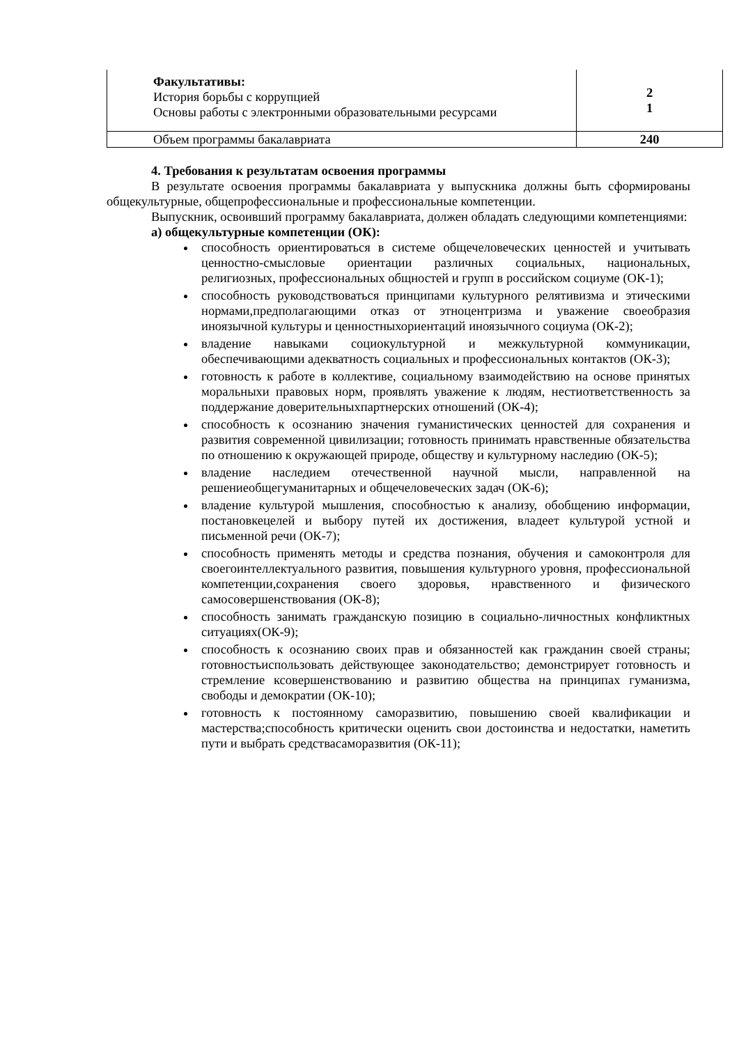| Факультативы: История борьбы с коррупцией Основы работы с электронными образовательными ресурсами | 2 1 |
| Объем программы бакалавриата | 240 |
4. Требования к результатам освоения программы
В результате освоения программы бакалавриата у выпускника должны быть сформированы общекультурные, общепрофессиональные и профессиональные компетенции.
Выпускник, освоивший программу бакалавриата, должен обладать следующими компетенциями:
а) общекультурные компетенции (ОК):
способность ориентироваться в системе общечеловеческих ценностей и учитывать ценностно-смысловые ориентации различных социальных, национальных, религиозных, профессиональных общностей и групп в российском социуме (ОК-1);
способность руководствоваться принципами культурного релятивизма и этическими нормами,предполагающими отказ от этноцентризма и уважение своеобразия иноязычной культуры и ценностныхориентаций иноязычного социума (ОК-2);
владение навыками социокультурной и межкультурной коммуникации, обеспечивающими адекватность социальных и профессиональных контактов (ОК-3);
готовность к работе в коллективе, социальному взаимодействию на основе принятых моральныхи правовых норм, проявлять уважение к людям, нестиответственность за поддержание доверительныхпартнерских отношений (ОК-4);
способность к осознанию значения гуманистических ценностей для сохранения и развития современной цивилизации; готовность принимать нравственные обязательства по отношению к окружающей природе, обществу и культурному наследию (ОК-5);
владение наследием отечественной научной мысли, направленной на решениеобщегуманитарных и общечеловеческих задач (ОК-6);
владение культурой мышления, способностью к анализу, обобщению информации, постановкецелей и выбору путей их достижения, владеет культурой устной и письменной речи (ОК-7);
способность применять методы и средства познания, обучения и самоконтроля для своегоинтеллектуального развития, повышения культурного уровня, профессиональной компетенции,сохранения своего здоровья, нравственного и физического самосовершенствования (ОК-8);
способность занимать гражданскую позицию в социально-личностных конфликтных ситуациях(ОК-9);
способность к осознанию своих прав и обязанностей как гражданин своей страны; готовностьиспользовать действующее законодательство; демонстрирует готовность и стремление ксовершенствованию и развитию общества на принципах гуманизма, свободы и демократии (ОК-10);
готовность к постоянному саморазвитию, повышению своей квалификации и мастерства;способность критически оценить свои достоинства и недостатки, наметить пути и выбрать средствасаморазвития (ОК-11);